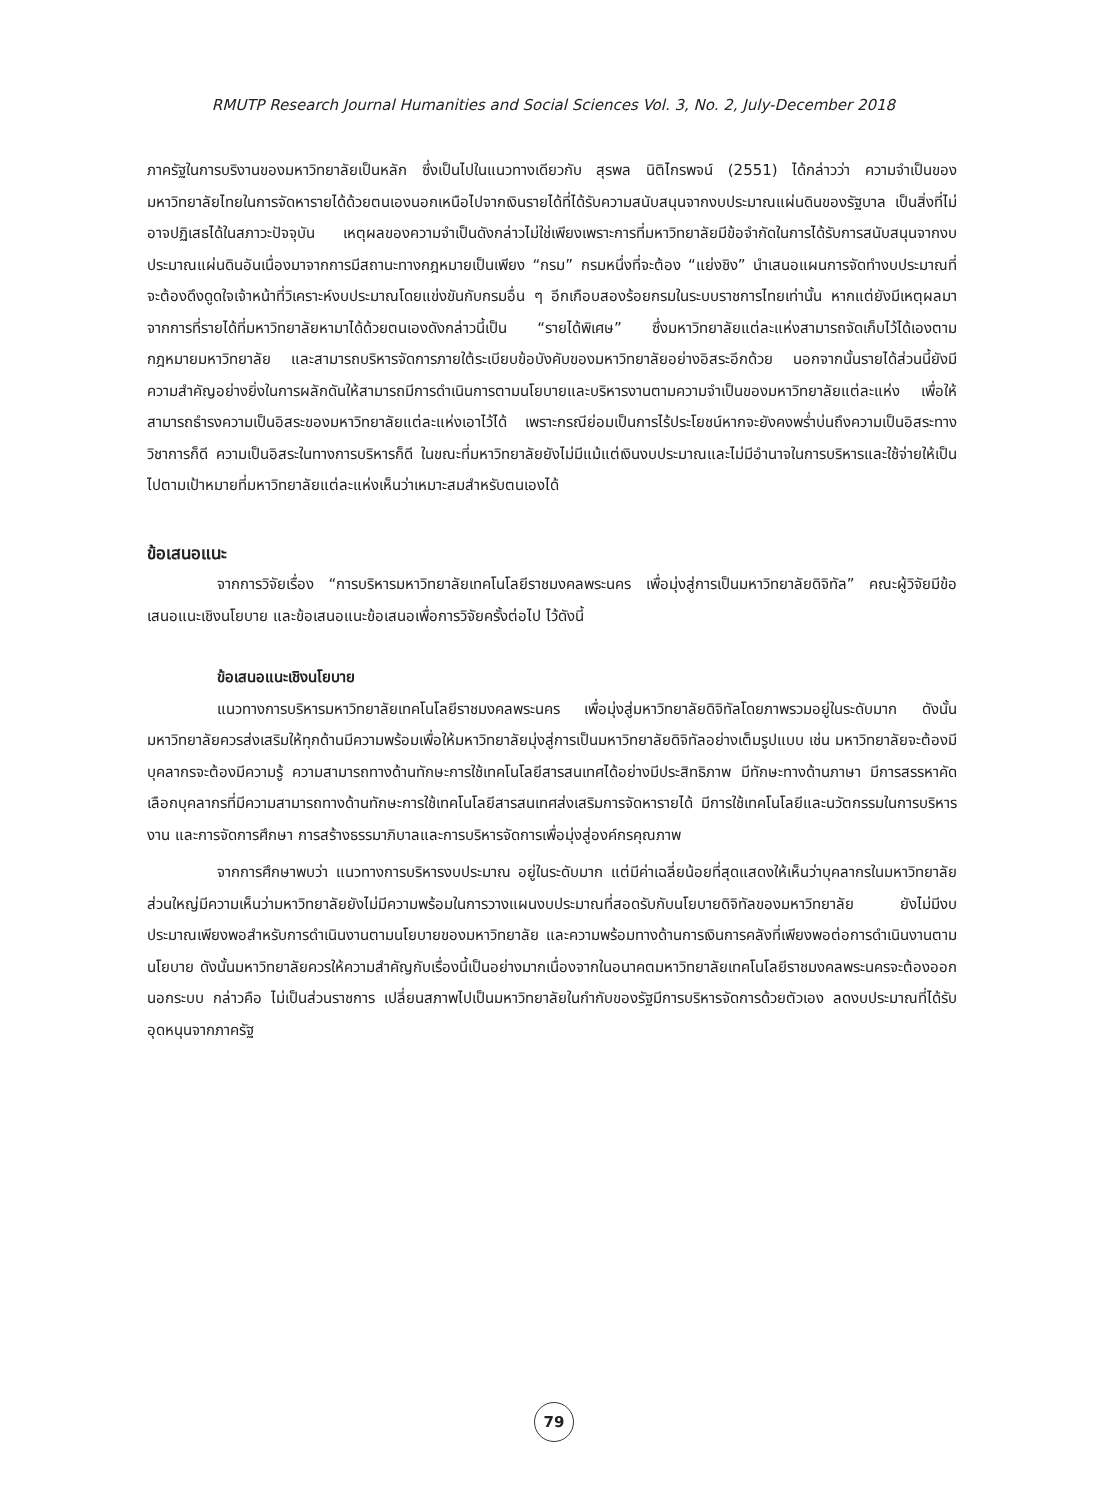RMUTP Research Journal Humanities and Social Sciences Vol. 3, No. 2, July-December 2018
ภาครัฐในการบริงานของมหาวิทยาลัยเป็นหลัก ซึ่งเป็นไปในแนวทางเดียวกับ สุรพล นิติไกรพจน์ (2551) ได้กล่าวว่า ความจำเป็นของมหาวิทยาลัยไทยในการจัดหารายได้ด้วยตนเองนอกเหนือไปจากเงินรายได้ที่ได้รับความสนับสนุนจากงบประมาณแผ่นดินของรัฐบาล เป็นสิ่งที่ไม่อาจปฏิเสธได้ในสภาวะปัจจุบัน เหตุผลของความจำเป็นดังกล่าวไม่ใช่เพียงเพราะการที่มหาวิทยาลัยมีข้อจำกัดในการได้รับการสนับสนุนจากงบประมาณแผ่นดินอันเนื่องมาจากการมีสถานะทางกฎหมายเป็นเพียง “กรม” กรมหนึ่งที่จะต้อง “แย่งชิง” นำเสนอแผนการจัดทำงบประมาณที่จะต้องดึงดูดใจเจ้าหน้าที่วิเคราะห์งบประมาณโดยแข่งขันกับกรมอื่น ๆ อีกเกือบสองร้อยกรมในระบบราชการไทยเท่านั้น หากแต่ยังมีเหตุผลมาจากการที่รายได้ที่มหาวิทยาลัยหามาได้ด้วยตนเองดังกล่าวนี้เป็น “รายได้พิเศษ” ซึ่งมหาวิทยาลัยแต่ละแห่งสามารถจัดเก็บไว้ได้เองตามกฎหมายมหาวิทยาลัย และสามารถบริหารจัดการภายใต้ระเบียบข้อบังคับของมหาวิทยาลัยอย่างอิสระอีกด้วย นอกจากนั้นรายได้ส่วนนี้ยังมีความสำคัญอย่างยิ่งในการผลักดันให้สามารถมีการดำเนินการตามนโยบายและบริหารงานตามความจำเป็นของมหาวิทยาลัยแต่ละแห่ง เพื่อให้สามารถธำรงความเป็นอิสระของมหาวิทยาลัยแต่ละแห่งเอาไว้ได้ เพราะกรณีย่อมเป็นการไร้ประโยชน์หากจะยังคงพร่ำบ่นถึงความเป็นอิสระทางวิชาการก็ดี ความเป็นอิสระในทางการบริหารก็ดี ในขณะที่มหาวิทยาลัยยังไม่มีแม้แต่เงินงบประมาณและไม่มีอำนาจในการบริหารและใช้จ่ายให้เป็นไปตามเป้าหมายที่มหาวิทยาลัยแต่ละแห่งเห็นว่าเหมาะสมสำหรับตนเองได้
ข้อเสนอแนะ
จากการวิจัยเรื่อง “การบริหารมหาวิทยาลัยเทคโนโลยีราชมงคลพระนคร เพื่อมุ่งสู่การเป็นมหาวิทยาลัยดิจิทัล” คณะผู้วิจัยมีข้อเสนอแนะเชิงนโยบาย และข้อเสนอแนะข้อเสนอเพื่อการวิจัยครั้งต่อไป ไว้ดังนี้
ข้อเสนอแนะเชิงนโยบาย
แนวทางการบริหารมหาวิทยาลัยเทคโนโลยีราชมงคลพระนคร เพื่อมุ่งสู่มหาวิทยาลัยดิจิทัลโดยภาพรวมอยู่ในระดับมาก ดังนั้นมหาวิทยาลัยควรส่งเสริมให้ทุกด้านมีความพร้อมเพื่อให้มหาวิทยาลัยมุ่งสู่การเป็นมหาวิทยาลัยดิจิทัลอย่างเต็มรูปแบบ เช่น มหาวิทยาลัยจะต้องมีบุคลากรจะต้องมีความรู้ ความสามารถทางด้านทักษะการใช้เทคโนโลยีสารสนเทศได้อย่างมีประสิทธิภาพ มีทักษะทางด้านภาษา มีการสรรหาคัดเลือกบุคลากรที่มีความสามารถทางด้านทักษะการใช้เทคโนโลยีสารสนเทศส่งเสริมการจัดหารายได้ มีการใช้เทคโนโลยีและนวัตกรรมในการบริหารงาน และการจัดการศึกษา การสร้างธรรมาภิบาลและการบริหารจัดการเพื่อมุ่งสู่องค์กรคุณภาพ
จากการศึกษาพบว่า แนวทางการบริหารงบประมาณ อยู่ในระดับมาก แต่มีค่าเฉลี่ยน้อยที่สุดแสดงให้เห็นว่าบุคลากรในมหาวิทยาลัยส่วนใหญ่มีความเห็นว่ามหาวิทยาลัยยังไม่มีความพร้อมในการวางแผนงบประมาณที่สอดรับกับนโยบายดิจิทัลของมหาวิทยาลัย ยังไม่มีงบประมาณเพียงพอสำหรับการดำเนินงานตามนโยบายของมหาวิทยาลัย และความพร้อมทางด้านการเงินการคลังที่เพียงพอต่อการดำเนินงานตามนโยบาย ดังนั้นมหาวิทยาลัยควรให้ความสำคัญกับเรื่องนี้เป็นอย่างมากเนื่องจากในอนาคตมหาวิทยาลัยเทคโนโลยีราชมงคลพระนครจะต้องออกนอกระบบ กล่าวคือ ไม่เป็นส่วนราชการ เปลี่ยนสภาพไปเป็นมหาวิทยาลัยในกำกับของรัฐมีการบริหารจัดการด้วยตัวเอง ลดงบประมาณที่ได้รับอุดหนุนจากภาครัฐ
79